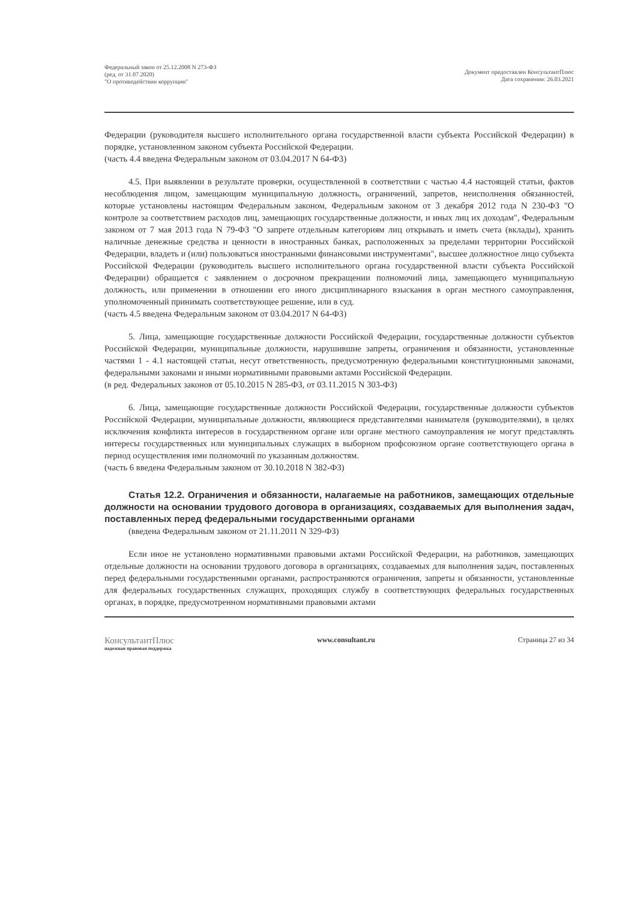Федеральный закон от 25.12.2008 N 273-ФЗ
(ред. от 31.07.2020)
"О противодействии коррупции"
Документ предоставлен КонсультантПлюс
Дата сохранения: 26.03.2021
Федерации (руководителя высшего исполнительного органа государственной власти субъекта Российской Федерации) в порядке, установленном законом субъекта Российской Федерации.
(часть 4.4 введена Федеральным законом от 03.04.2017 N 64-ФЗ)
4.5. При выявлении в результате проверки, осуществленной в соответствии с частью 4.4 настоящей статьи, фактов несоблюдения лицом, замещающим муниципальную должность, ограничений, запретов, неисполнения обязанностей, которые установлены настоящим Федеральным законом, Федеральным законом от 3 декабря 2012 года N 230-ФЗ "О контроле за соответствием расходов лиц, замещающих государственные должности, и иных лиц их доходам", Федеральным законом от 7 мая 2013 года N 79-ФЗ "О запрете отдельным категориям лиц открывать и иметь счета (вклады), хранить наличные денежные средства и ценности в иностранных банках, расположенных за пределами территории Российской Федерации, владеть и (или) пользоваться иностранными финансовыми инструментами", высшее должностное лицо субъекта Российской Федерации (руководитель высшего исполнительного органа государственной власти субъекта Российской Федерации) обращается с заявлением о досрочном прекращении полномочий лица, замещающего муниципальную должность, или применении в отношении его иного дисциплинарного взыскания в орган местного самоуправления, уполномоченный принимать соответствующее решение, или в суд.
(часть 4.5 введена Федеральным законом от 03.04.2017 N 64-ФЗ)
5. Лица, замещающие государственные должности Российской Федерации, государственные должности субъектов Российской Федерации, муниципальные должности, нарушившие запреты, ограничения и обязанности, установленные частями 1 - 4.1 настоящей статьи, несут ответственность, предусмотренную федеральными конституционными законами, федеральными законами и иными нормативными правовыми актами Российской Федерации.
(в ред. Федеральных законов от 05.10.2015 N 285-ФЗ, от 03.11.2015 N 303-ФЗ)
6. Лица, замещающие государственные должности Российской Федерации, государственные должности субъектов Российской Федерации, муниципальные должности, являющиеся представителями нанимателя (руководителями), в целях исключения конфликта интересов в государственном органе или органе местного самоуправления не могут представлять интересы государственных или муниципальных служащих в выборном профсоюзном органе соответствующего органа в период осуществления ими полномочий по указанным должностям.
(часть 6 введена Федеральным законом от 30.10.2018 N 382-ФЗ)
Статья 12.2. Ограничения и обязанности, налагаемые на работников, замещающих отдельные должности на основании трудового договора в организациях, создаваемых для выполнения задач, поставленных перед федеральными государственными органами
(введена Федеральным законом от 21.11.2011 N 329-ФЗ)
Если иное не установлено нормативными правовыми актами Российской Федерации, на работников, замещающих отдельные должности на основании трудового договора в организациях, создаваемых для выполнения задач, поставленных перед федеральными государственными органами, распространяются ограничения, запреты и обязанности, установленные для федеральных государственных служащих, проходящих службу в соответствующих федеральных государственных органах, в порядке, предусмотренном нормативными правовыми актами
КонсультантПлюс
надежная правовая поддержка
www.consultant.ru Страница 27 из 34